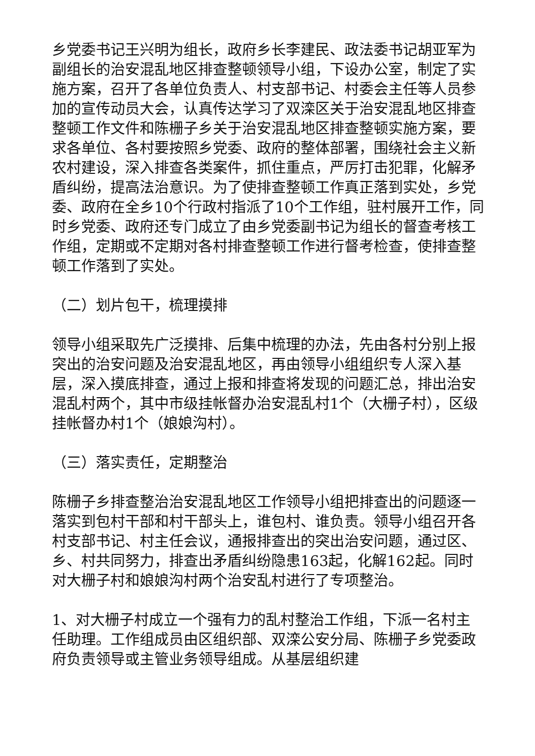乡党委书记王兴明为组长，政府乡长李建民、政法委书记胡亚军为副组长的治安混乱地区排查整顿领导小组，下设办公室，制定了实施方案，召开了各单位负责人、村支部书记、村委会主任等人员参加的宣传动员大会，认真传达学习了双滦区关于治安混乱地区排查整顿工作文件和陈栅子乡关于治安混乱地区排查整顿实施方案，要求各单位、各村要按照乡党委、政府的整体部署，围绕社会主义新农村建设，深入排查各类案件，抓住重点，严厉打击犯罪，化解矛盾纠纷，提高法治意识。为了使排查整顿工作真正落到实处，乡党委、政府在全乡10个行政村指派了10个工作组，驻村展开工作，同时乡党委、政府还专门成立了由乡党委副书记为组长的督查考核工作组，定期或不定期对各村排查整顿工作进行督考检查，使排查整顿工作落到了实处。
（二）划片包干，梳理摸排
领导小组采取先广泛摸排、后集中梳理的办法，先由各村分别上报突出的治安问题及治安混乱地区，再由领导小组组织专人深入基层，深入摸底排查，通过上报和排查将发现的问题汇总，排出治安混乱村两个，其中市级挂帐督办治安混乱村1个（大栅子村），区级挂帐督办村1个（娘娘沟村）。
（三）落实责任，定期整治
陈栅子乡排查整治治安混乱地区工作领导小组把排查出的问题逐一落实到包村干部和村干部头上，谁包村、谁负责。领导小组召开各村支部书记、村主任会议，通报排查出的突出治安问题，通过区、乡、村共同努力，排查出矛盾纠纷隐患163起，化解162起。同时对大栅子村和娘娘沟村两个治安乱村进行了专项整治。
1、对大栅子村成立一个强有力的乱村整治工作组，下派一名村主任助理。工作组成员由区组织部、双滦公安分局、陈栅子乡党委政府负责领导或主管业务领导组成。从基层组织建